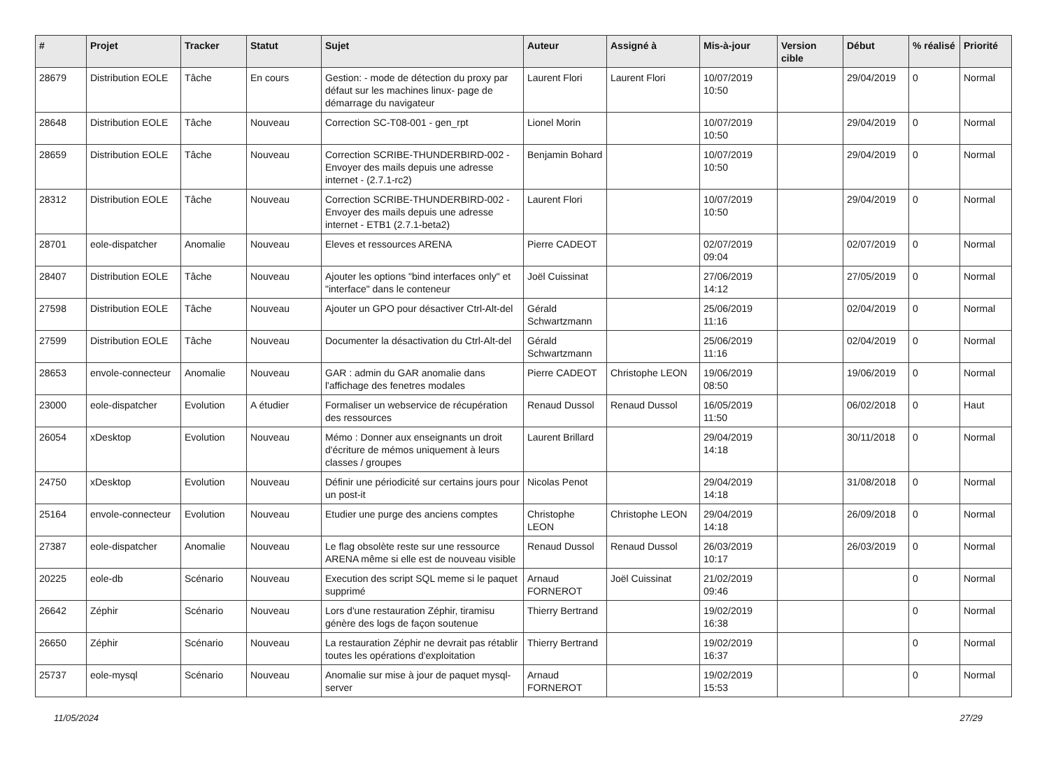| # | Projet | Tracker | Statut | Sujet | Auteur | Assigné à | Mis-à-jour | Version cible | Début | % réalisé | Priorité |
| --- | --- | --- | --- | --- | --- | --- | --- | --- | --- | --- | --- |
| 28679 | Distribution EOLE | Tâche | En cours | Gestion: - mode de détection du proxy par défaut sur les machines linux- page de démarrage du navigateur | Laurent Flori | Laurent Flori | 10/07/2019 10:50 | | 29/04/2019 | 0 | Normal |
| 28648 | Distribution EOLE | Tâche | Nouveau | Correction SC-T08-001 - gen_rpt | Lionel Morin | | 10/07/2019 10:50 | | 29/04/2019 | 0 | Normal |
| 28659 | Distribution EOLE | Tâche | Nouveau | Correction SCRIBE-THUNDERBIRD-002 - Envoyer des mails depuis une adresse internet - (2.7.1-rc2) | Benjamin Bohard | | 10/07/2019 10:50 | | 29/04/2019 | 0 | Normal |
| 28312 | Distribution EOLE | Tâche | Nouveau | Correction SCRIBE-THUNDERBIRD-002 - Envoyer des mails depuis une adresse internet - ETB1 (2.7.1-beta2) | Laurent Flori | | 10/07/2019 10:50 | | 29/04/2019 | 0 | Normal |
| 28701 | eole-dispatcher | Anomalie | Nouveau | Eleves et ressources ARENA | Pierre CADEOT | | 02/07/2019 09:04 | | 02/07/2019 | 0 | Normal |
| 28407 | Distribution EOLE | Tâche | Nouveau | Ajouter les options "bind interfaces only" et "interface" dans le conteneur | Joël Cuissinat | | 27/06/2019 14:12 | | 27/05/2019 | 0 | Normal |
| 27598 | Distribution EOLE | Tâche | Nouveau | Ajouter un GPO pour désactiver Ctrl-Alt-del | Gérald Schwartzmann | | 25/06/2019 11:16 | | 02/04/2019 | 0 | Normal |
| 27599 | Distribution EOLE | Tâche | Nouveau | Documenter la désactivation du Ctrl-Alt-del | Gérald Schwartzmann | | 25/06/2019 11:16 | | 02/04/2019 | 0 | Normal |
| 28653 | envole-connecteur | Anomalie | Nouveau | GAR : admin du GAR anomalie dans l'affichage des fenetres modales | Pierre CADEOT | Christophe LEON | 19/06/2019 08:50 | | 19/06/2019 | 0 | Normal |
| 23000 | eole-dispatcher | Evolution | A étudier | Formaliser un webservice de récupération des ressources | Renaud Dussol | Renaud Dussol | 16/05/2019 11:50 | | 06/02/2018 | 0 | Haut |
| 26054 | xDesktop | Evolution | Nouveau | Mémo : Donner aux enseignants un droit d'écriture de mémos uniquement à leurs classes / groupes | Laurent Brillard | | 29/04/2019 14:18 | | 30/11/2018 | 0 | Normal |
| 24750 | xDesktop | Evolution | Nouveau | Définir une périodicité sur certains jours pour un post-it | Nicolas Penot | | 29/04/2019 14:18 | | 31/08/2018 | 0 | Normal |
| 25164 | envole-connecteur | Evolution | Nouveau | Etudier une purge des anciens comptes | Christophe LEON | Christophe LEON | 29/04/2019 14:18 | | 26/09/2018 | 0 | Normal |
| 27387 | eole-dispatcher | Anomalie | Nouveau | Le flag obsolète reste sur une ressource ARENA même si elle est de nouveau visible | Renaud Dussol | Renaud Dussol | 26/03/2019 10:17 | | 26/03/2019 | 0 | Normal |
| 20225 | eole-db | Scénario | Nouveau | Execution des script SQL meme si le paquet supprimé | Arnaud FORNEROT | Joël Cuissinat | 21/02/2019 09:46 | | | 0 | Normal |
| 26642 | Zéphir | Scénario | Nouveau | Lors d'une restauration Zéphir, tiramisu génère des logs de façon soutenue | Thierry Bertrand | | 19/02/2019 16:38 | | | 0 | Normal |
| 26650 | Zéphir | Scénario | Nouveau | La restauration Zéphir ne devrait pas rétablir toutes les opérations d'exploitation | Thierry Bertrand | | 19/02/2019 16:37 | | | 0 | Normal |
| 25737 | eole-mysql | Scénario | Nouveau | Anomalie sur mise à jour de paquet mysql-server | Arnaud FORNEROT | | 19/02/2019 15:53 | | | 0 | Normal |
11/05/2024 27/29